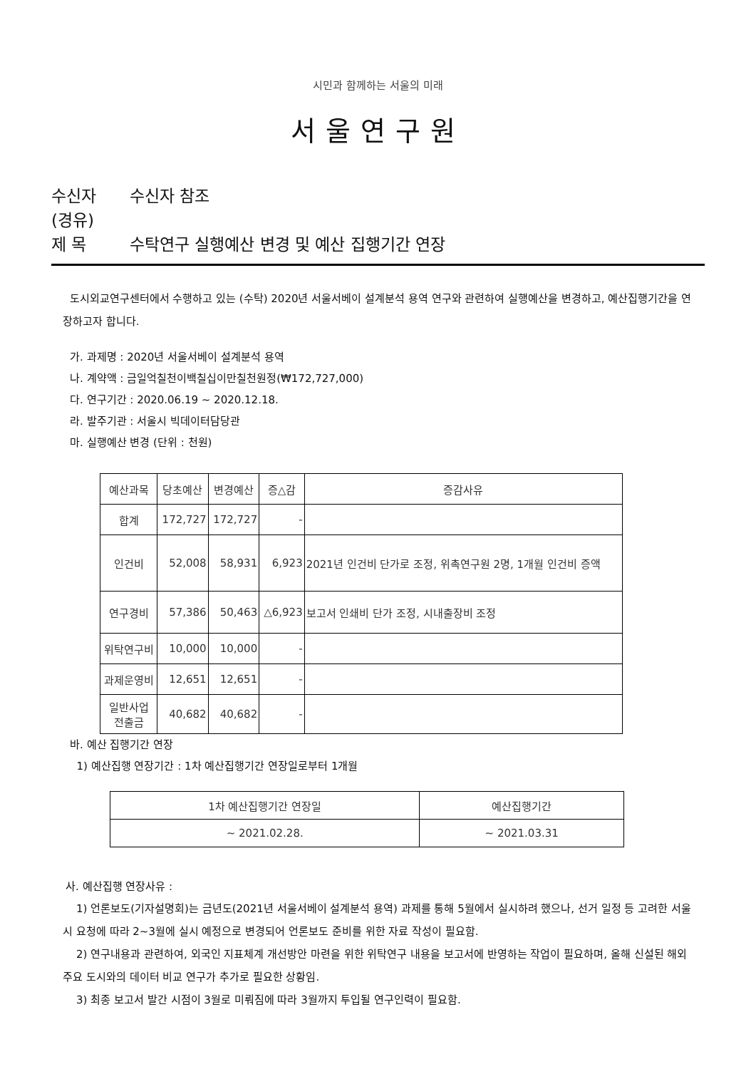시민과 함께하는 서울의 미래
서울연구원
수신자 수신자 참조
(경유)
제 목 수탁연구 실행예산 변경 및 예산 집행기간 연장
도시외교연구센터에서 수행하고 있는 (수탁) 2020년 서울서베이 설계분석 용역 연구와 관련하여 실행예산을 변경하고, 예산집행기간을 연장하고자 합니다.
가. 과제명 : 2020년 서울서베이 설계분석 용역
나. 계약액 : 금일억칠천이백칠십이만칠천원정(₩172,727,000)
다. 연구기간 : 2020.06.19 ~ 2020.12.18.
라. 발주기관 : 서울시 빅데이터담당관
마. 실행예산 변경 (단위 : 천원)
| 예산과목 | 당초예산 | 변경예산 | 증△감 | 증감사유 |
| 합계 | 172,727 | 172,727 | - | |
| 인건비 | 52,008 | 58,931 | 6,923 | 2021년 인건비 단가로 조정, 위촉연구원 2명, 1개월 인건비 증액 |
| 연구경비 | 57,386 | 50,463 | △6,923 | 보고서 인쇄비 단가 조정, 시내출장비 조정 |
| 위탁연구비 | 10,000 | 10,000 | - | |
| 과제운영비 | 12,651 | 12,651 | - | |
| 일반사업 전출금 | 40,682 | 40,682 | - | |
바. 예산 집행기간 연장
1) 예산집행 연장기간 : 1차 예산집행기간 연장일로부터 1개월
| 1차 예산집행기간 연장일 | 예산집행기간 |
| ~ 2021.02.28. | ~ 2021.03.31 |
사. 예산집행 연장사유 :
1) 언론보도(기자설명회)는 금년도(2021년 서울서베이 설계분석 용역) 과제를 통해 5월에서 실시하려 했으나, 선거 일정 등 고려한 서울시 요청에 따라 2~3월에 실시 예정으로 변경되어 언론보도 준비를 위한 자료 작성이 필요함.
2) 연구내용과 관련하여, 외국인 지표체계 개선방안 마련을 위한 위탁연구 내용을 보고서에 반영하는 작업이 필요하며, 올해 신설된 해외 주요 도시와의 데이터 비교 연구가 추가로 필요한 상황임.
3) 최종 보고서 발간 시점이 3월로 미뤄짐에 따라 3월까지 투입될 연구인력이 필요함.